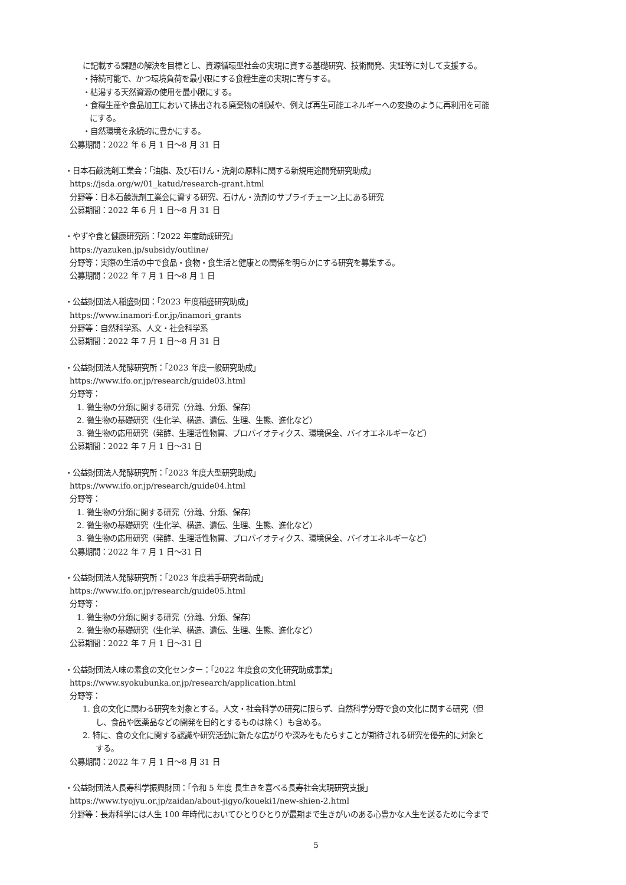に記載する課題の解決を目標とし、資源循環型社会の実現に資する基礎研究、技術開発、実証等に対して支援する。
・持続可能で、かつ環境負荷を最小限にする食糧生産の実現に寄与する。
・枯渇する天然資源の使用を最小限にする。
・食糧生産や食品加工において排出される廃棄物の削減や、例えば再生可能エネルギーへの変換のように再利用を可能
にする。
・自然環境を永続的に豊かにする。
公募期間：2022 年 6 月 1 日～8 月 31 日
・日本石鹸洗剤工業会：「油脂、及び石けん・洗剤の原料に関する新規用途開発研究助成」
https://jsda.org/w/01_katud/research-grant.html
分野等：日本石鹸洗剤工業会に資する研究、石けん・洗剤のサプライチェーン上にある研究
公募期間：2022 年 6 月 1 日～8 月 31 日
・やずや食と健康研究所：「2022 年度助成研究」
https://yazuken.jp/subsidy/outline/
分野等：実際の生活の中で食品・食物・食生活と健康との関係を明らかにする研究を募集する。
公募期間：2022 年 7 月 1 日～8 月 1 日
・公益財団法人稲盛財団：「2023 年度稲盛研究助成」
https://www.inamori-f.or.jp/inamori_grants
分野等：自然科学系、人文・社会科学系
公募期間：2022 年 7 月 1 日～8 月 31 日
・公益財団法人発酵研究所：「2023 年度一般研究助成」
https://www.ifo.or.jp/research/guide03.html
分野等：
1. 微生物の分類に関する研究（分離、分類、保存）
2. 微生物の基礎研究（生化学、構造、遺伝、生理、生態、進化など）
3. 微生物の応用研究（発酵、生理活性物質、プロバイオティクス、環境保全、バイオエネルギーなど）
公募期間：2022 年 7 月 1 日～31 日
・公益財団法人発酵研究所：「2023 年度大型研究助成」
https://www.ifo.or.jp/research/guide04.html
分野等：
1. 微生物の分類に関する研究（分離、分類、保存）
2. 微生物の基礎研究（生化学、構造、遺伝、生理、生態、進化など）
3. 微生物の応用研究（発酵、生理活性物質、プロバイオティクス、環境保全、バイオエネルギーなど）
公募期間：2022 年 7 月 1 日～31 日
・公益財団法人発酵研究所：「2023 年度若手研究者助成」
https://www.ifo.or.jp/research/guide05.html
分野等：
1. 微生物の分類に関する研究（分離、分類、保存）
2. 微生物の基礎研究（生化学、構造、遺伝、生理、生態、進化など）
公募期間：2022 年 7 月 1 日～31 日
・公益財団法人味の素食の文化センター：「2022 年度食の文化研究助成事業」
https://www.syokubunka.or.jp/research/application.html
分野等：
1. 食の文化に関わる研究を対象とする。人文・社会科学の研究に限らず、自然科学分野で食の文化に関する研究（但
し、食品や医薬品などの開発を目的とするものは除く）も含める。
2. 特に、食の文化に関する認識や研究活動に新たな広がりや深みをもたらすことが期待される研究を優先的に対象と
する。
公募期間：2022 年 7 月 1 日～8 月 31 日
・公益財団法人長寿科学振興財団：「令和 5 年度 長生きを喜べる長寿社会実現研究支援」
https://www.tyojyu.or.jp/zaidan/about-jigyo/koueki1/new-shien-2.html
分野等：長寿科学には人生 100 年時代においてひとりひとりが最期まで生きがいのある心豊かな人生を送るために今まで
5